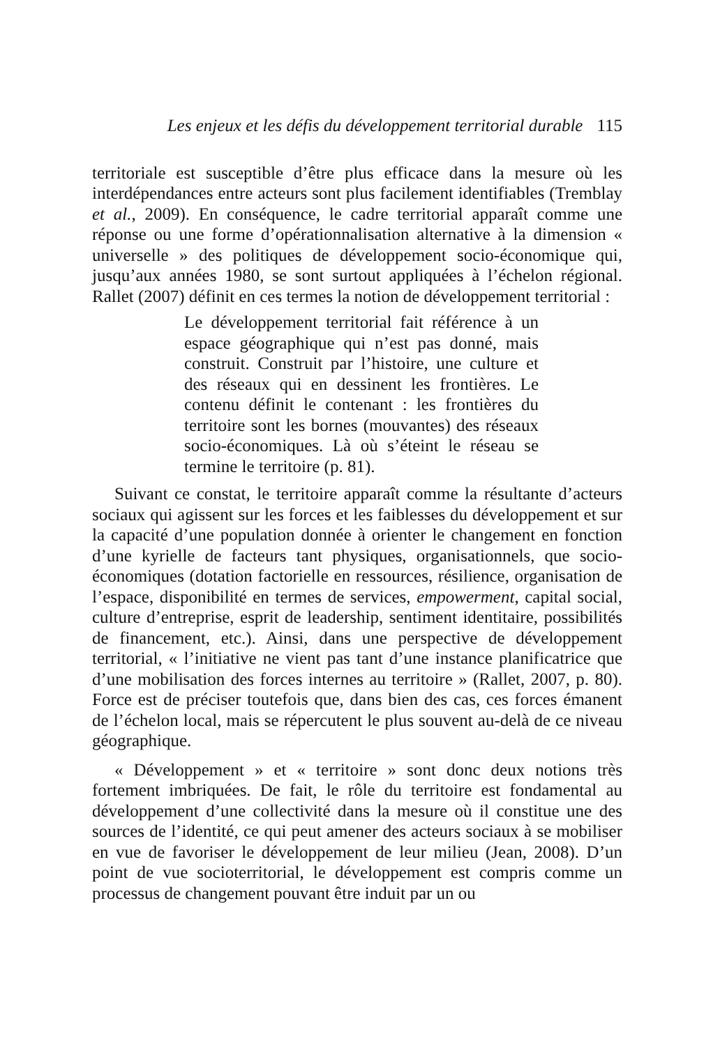Les enjeux et les défis du développement territorial durable 115
territoriale est susceptible d’être plus efficace dans la mesure où les interdépendances entre acteurs sont plus facilement identifiables (Tremblay et al., 2009). En conséquence, le cadre territorial apparaît comme une réponse ou une forme d’opérationnalisation alternative à la dimension « universelle » des politiques de développement socio-économique qui, jusqu’aux années 1980, se sont surtout appliquées à l’échelon régional. Rallet (2007) définit en ces termes la notion de développement territorial :
Le développement territorial fait référence à un espace géographique qui n’est pas donné, mais construit. Construit par l’histoire, une culture et des réseaux qui en dessinent les frontières. Le contenu définit le contenant : les frontières du territoire sont les bornes (mouvantes) des réseaux socio-économiques. Là où s’éteint le réseau se termine le territoire (p. 81).
Suivant ce constat, le territoire apparaît comme la résultante d’acteurs sociaux qui agissent sur les forces et les faiblesses du développement et sur la capacité d’une population donnée à orienter le changement en fonction d’une kyrielle de facteurs tant physiques, organisationnels, que socio-économiques (dotation factorielle en ressources, résilience, organisation de l’espace, disponibilité en termes de services, empowerment, capital social, culture d’entreprise, esprit de leadership, sentiment identitaire, possibilités de financement, etc.). Ainsi, dans une perspective de développement territorial, « l’initiative ne vient pas tant d’une instance planificatrice que d’une mobilisation des forces internes au territoire » (Rallet, 2007, p. 80). Force est de préciser toutefois que, dans bien des cas, ces forces émanent de l’échelon local, mais se répercutent le plus souvent au-delà de ce niveau géographique.
« Développement » et « territoire » sont donc deux notions très fortement imbriquées. De fait, le rôle du territoire est fondamental au développement d’une collectivité dans la mesure où il constitue une des sources de l’identité, ce qui peut amener des acteurs sociaux à se mobiliser en vue de favoriser le développement de leur milieu (Jean, 2008). D’un point de vue socioterritorial, le développement est compris comme un processus de changement pouvant être induit par un ou